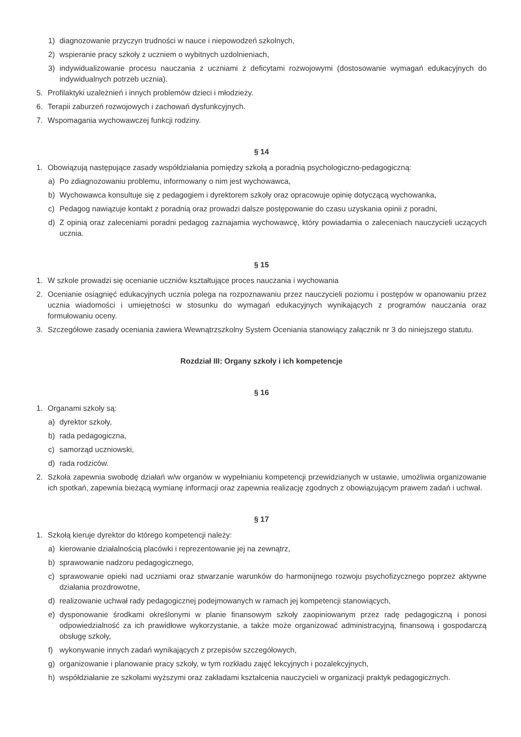1) diagnozowanie przyczyn trudności w nauce i niepowodzeń szkolnych,
2) wspieranie pracy szkoły z uczniem o wybitnych uzdolnieniach,
3) indywidualizowanie procesu nauczania z uczniami z deficytami rozwojowymi (dostosowanie wymagań edukacyjnych do indywidualnych potrzeb ucznia).
5. Profilaktyki uzależnień i innych problemów dzieci i młodzieży.
6. Terapii zaburzeń rozwojowych i zachowań dysfunkcyjnych.
7. Wspomagania wychowawczej funkcji rodziny.
§ 14
1. Obowiązują następujące zasady współdziałania pomiędzy szkołą a poradnią psychologiczno-pedagogiczną:
a) Po zdiagnozowaniu problemu, informowany o nim jest wychowawca,
b) Wychowawca konsultuje się z pedagogiem i dyrektorem szkoły oraz opracowuje opinię dotyczącą wychowanka,
c) Pedagog nawiązuje kontakt z poradnią oraz prowadzi dalsze postępowanie do czasu uzyskania opinii z poradni,
d) Z opinią oraz zaleceniami poradni pedagog zaznajamia wychowawcę, który powiadamia o zaleceniach nauczycieli uczących ucznia.
§ 15
1. W szkole prowadzi się ocenianie uczniów kształtujące proces nauczania i wychowania
2. Ocenianie osiągnięć edukacyjnych ucznia polega na rozpoznawaniu przez nauczycieli poziomu i postępów w opanowaniu przez ucznia wiadomości i umiejętności w stosunku do wymagań edukacyjnych wynikających z programów nauczania oraz formułowaniu oceny.
3. Szczegółowe zasady oceniania zawiera Wewnątrzszkolny System Oceniania stanowiący załącznik nr 3 do niniejszego statutu.
Rozdział III: Organy szkoły i ich kompetencje
§ 16
1. Organami szkoły są:
a) dyrektor szkoły,
b) rada pedagogiczna,
c) samorząd uczniowski,
d) rada rodziców.
2. Szkoła zapewnia swobodę działań w/w organów w wypełnianiu kompetencji przewidzianych w ustawie, umożliwia organizowanie ich spotkań, zapewnia bieżącą wymianę informacji oraz zapewnia realizację zgodnych z obowiązującym prawem zadań i uchwał.
§ 17
1. Szkołą kieruje dyrektor do którego kompetencji należy:
a) kierowanie działalnością placówki i reprezentowanie jej na zewnątrz,
b) sprawowanie nadzoru pedagogicznego,
c) sprawowanie opieki nad uczniami oraz stwarzanie warunków do harmonijnego rozwoju psychofizycznego poprzez aktywne działania prozdrowotne,
d) realizowanie uchwał rady pedagogicznej podejmowanych w ramach jej kompetencji stanowiących,
e) dysponowanie środkami określonymi w planie finansowym szkoły zaopiniowanym przez radę pedagogiczną i ponosi odpowiedzialność za ich prawidłowe wykorzystanie, a także może organizować administracyjną, finansową i gospodarczą obsługę szkoły,
f) wykonywanie innych zadań wynikających z przepisów szczegółowych,
g) organizowanie i planowanie pracy szkoły, w tym rozkładu zajęć lekcyjnych i pozalekcyjnych,
h) współdziałanie ze szkołami wyższymi oraz zakładami kształcenia nauczycieli w organizacji praktyk pedagogicznych.